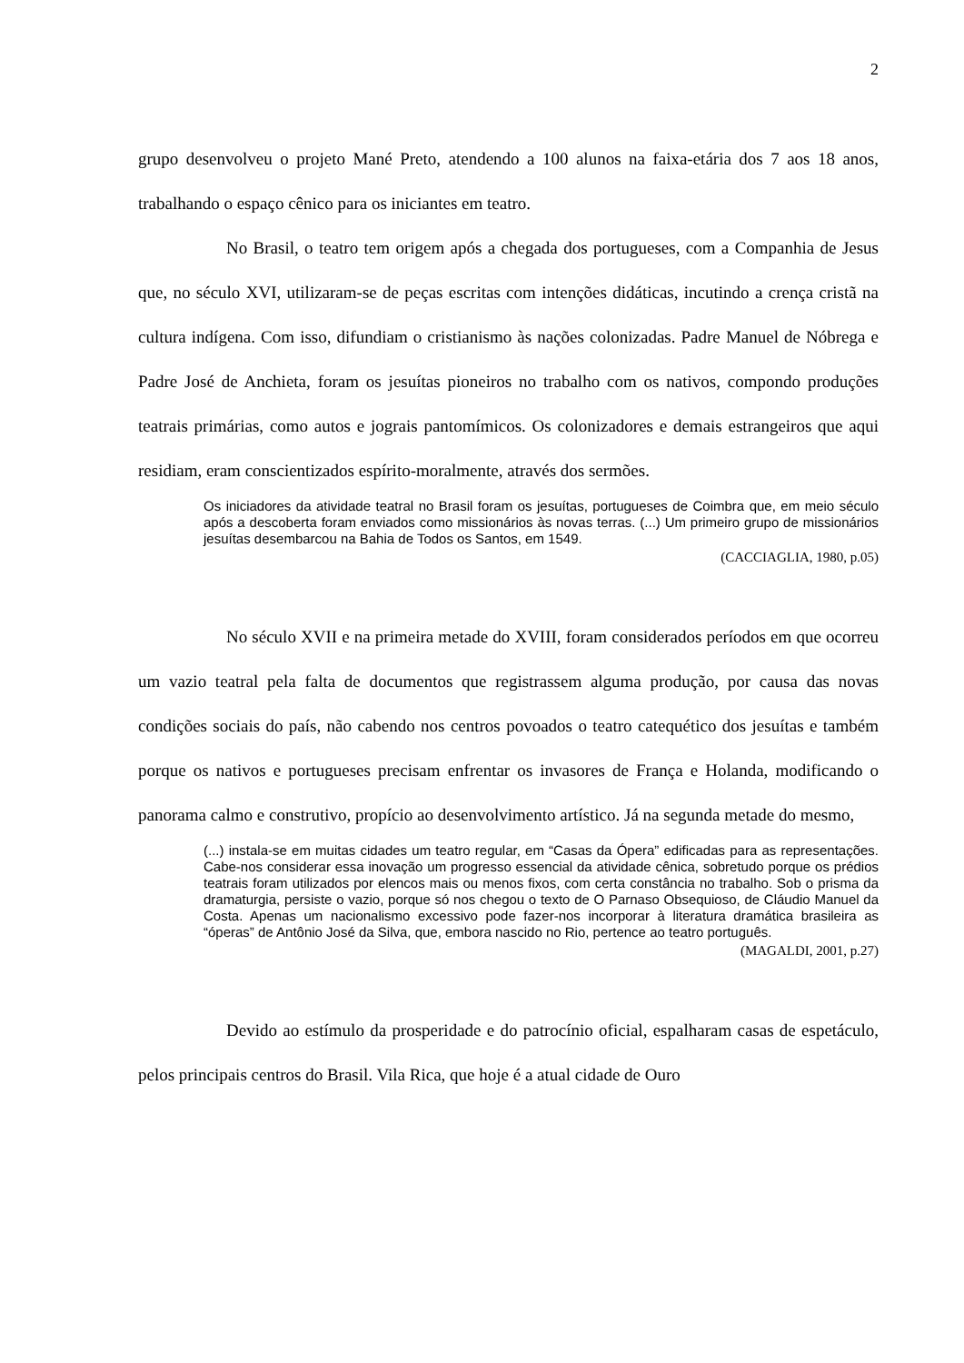2
grupo desenvolveu o projeto Mané Preto, atendendo a 100 alunos na faixa-etária dos 7 aos 18 anos, trabalhando o espaço cênico para os iniciantes em teatro.
No Brasil, o teatro tem origem após a chegada dos portugueses, com a Companhia de Jesus que, no século XVI, utilizaram-se de peças escritas com intenções didáticas, incutindo a crença cristã na cultura indígena. Com isso, difundiam o cristianismo às nações colonizadas. Padre Manuel de Nóbrega e Padre José de Anchieta, foram os jesuítas pioneiros no trabalho com os nativos, compondo produções teatrais primárias, como autos e jograis pantomímicos. Os colonizadores e demais estrangeiros que aqui residiam, eram conscientizados espírito-moralmente, através dos sermões.
Os iniciadores da atividade teatral no Brasil foram os jesuítas, portugueses de Coimbra que, em meio século após a descoberta foram enviados como missionários às novas terras. (...) Um primeiro grupo de missionários jesuítas desembarcou na Bahia de Todos os Santos, em 1549.
(CACCIAGLIA, 1980, p.05)
No século XVII e na primeira metade do XVIII, foram considerados períodos em que ocorreu um vazio teatral pela falta de documentos que registrassem alguma produção, por causa das novas condições sociais do país, não cabendo nos centros povoados o teatro catequético dos jesuítas e também porque os nativos e portugueses precisam enfrentar os invasores de França e Holanda, modificando o panorama calmo e construtivo, propício ao desenvolvimento artístico. Já na segunda metade do mesmo,
(...) instala-se em muitas cidades um teatro regular, em “Casas da Ópera” edificadas para as representações. Cabe-nos considerar essa inovação um progresso essencial da atividade cênica, sobretudo porque os prédios teatrais foram utilizados por elencos mais ou menos fixos, com certa constância no trabalho. Sob o prisma da dramaturgia, persiste o vazio, porque só nos chegou o texto de O Parnaso Obsequioso, de Cláudio Manuel da Costa. Apenas um nacionalismo excessivo pode fazer-nos incorporar à literatura dramática brasileira as “óperas” de Antônio José da Silva, que, embora nascido no Rio, pertence ao teatro português.
(MAGALDI, 2001, p.27)
Devido ao estímulo da prosperidade e do patrocínio oficial, espalharam casas de espetáculo, pelos principais centros do Brasil. Vila Rica, que hoje é a atual cidade de Ouro